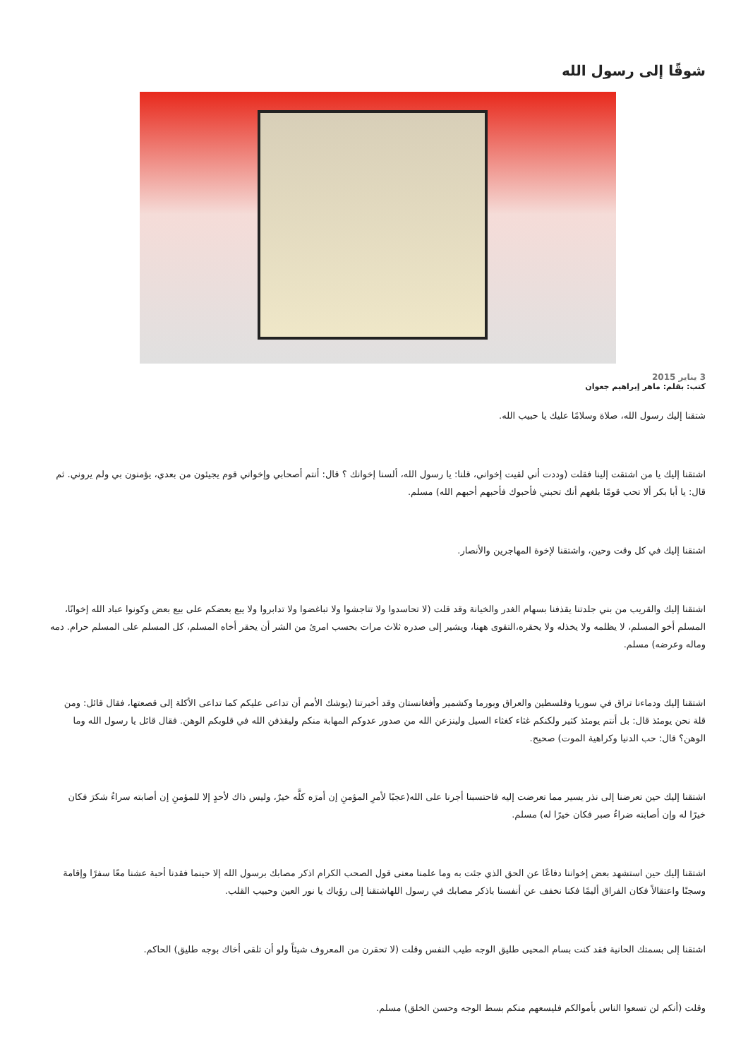شوقًا إلى رسول الله
3 يناير 2015
كتب: بقلم: ماهر إبراهيم جعوان
شتقنا إليك رسول الله، صلاة وسلامًا عليك يا حبيب الله.
اشتقنا إليك يا من اشتقت إلينا فقلت (وددت أني لقيت إخواني، قلنا: يا رسول الله، ألسنا إخوانك ؟ قال: أنتم أصحابي وإخواني قوم يجيئون من بعدي، يؤمنون بي ولم يروني. ثم قال: يا أبا بكر ألا تحب قومًا بلغهم أنك تحبني فأحبوك فأحبهم أحبهم الله) مسلم.
اشتقنا إليك في كل وقت وحين، واشتقنا لإخوة المهاجرين والأنصار.
اشتقنا إليك والقريب من بني جلدتنا يقذفنا بسهام الغدر والخيانة وقد قلت (لا تحاسدوا ولا تناجشوا ولا تباغضوا ولا تدابروا ولا يبع بعضكم على بيع بعض وكونوا عباد الله إخوانًا، المسلم أخو المسلم، لا يظلمه ولا يخذله ولا يحقره،التقوى ههنا، ويشير إلى صدره ثلاث مرات بحسب امرئ من الشر أن يحقر أخاه المسلم، كل المسلم على المسلم حرام. دمه وماله وعرضه) مسلم.
اشتقنا إليك ودماءنا تراق في سوريا وفلسطين والعراق وبورما وكشمير وأفغانستان وقد أخبرتنا (يوشك الأمم أن تداعى عليكم كما تداعى الأكلة إلى قصعتها، فقال قائل: ومن قلة نحن يومئذ قال: بل أنتم يومئذ كثير ولكنكم غثاء كغثاء السيل ولينزعن الله من صدور عدوكم المهابة منكم وليقذفن الله في قلوبكم الوهن. فقال قائل يا رسول الله وما الوهن؟ قال: حب الدنيا وكراهية الموت) صحيح.
اشتقنا إليك حين تعرضنا إلى نذر يسير مما تعرضت إليه فاحتسبنا أجرنا على الله(عجبًا لأمرِ المؤمنِ إن أمرَه كلَّه خيرٌ، وليس ذاك لأحدٍ إلا للمؤمنِ إن أصابته سراءُ شكرَ فكان خيرًا له وإن أصابته ضراءُ صبر فكان خيرًا له) مسلم.
اشتقنا إليك حين استشهد بعض إخواننا دفاعًا عن الحق الذي جئت به وما علمنا معنى قول الصحب الكرام اذكر مصابك برسول الله إلا حينما فقدنا أحبة عشنا معًا سفرًا وإقامة وسجنًا واعتقالاً فكان الفراق أليمًا فكنا نخفف عن أنفسنا باذكر مصابك في رسول اللهاشتقنا إلى رؤياك يا نور العين وحبيب القلب.
اشتقنا إلى بسمتك الحانية فقد كنت بسام المحيى طليق الوجه طيب النفس وقلت (لا تحقرن من المعروف شيئاً ولو أن تلقى أخاك بوجه طليق) الحاكم.
وقلت (أنكم لن تسعوا الناس بأموالكم فليسعهم منكم بسط الوجه وحسن الخلق) مسلم.